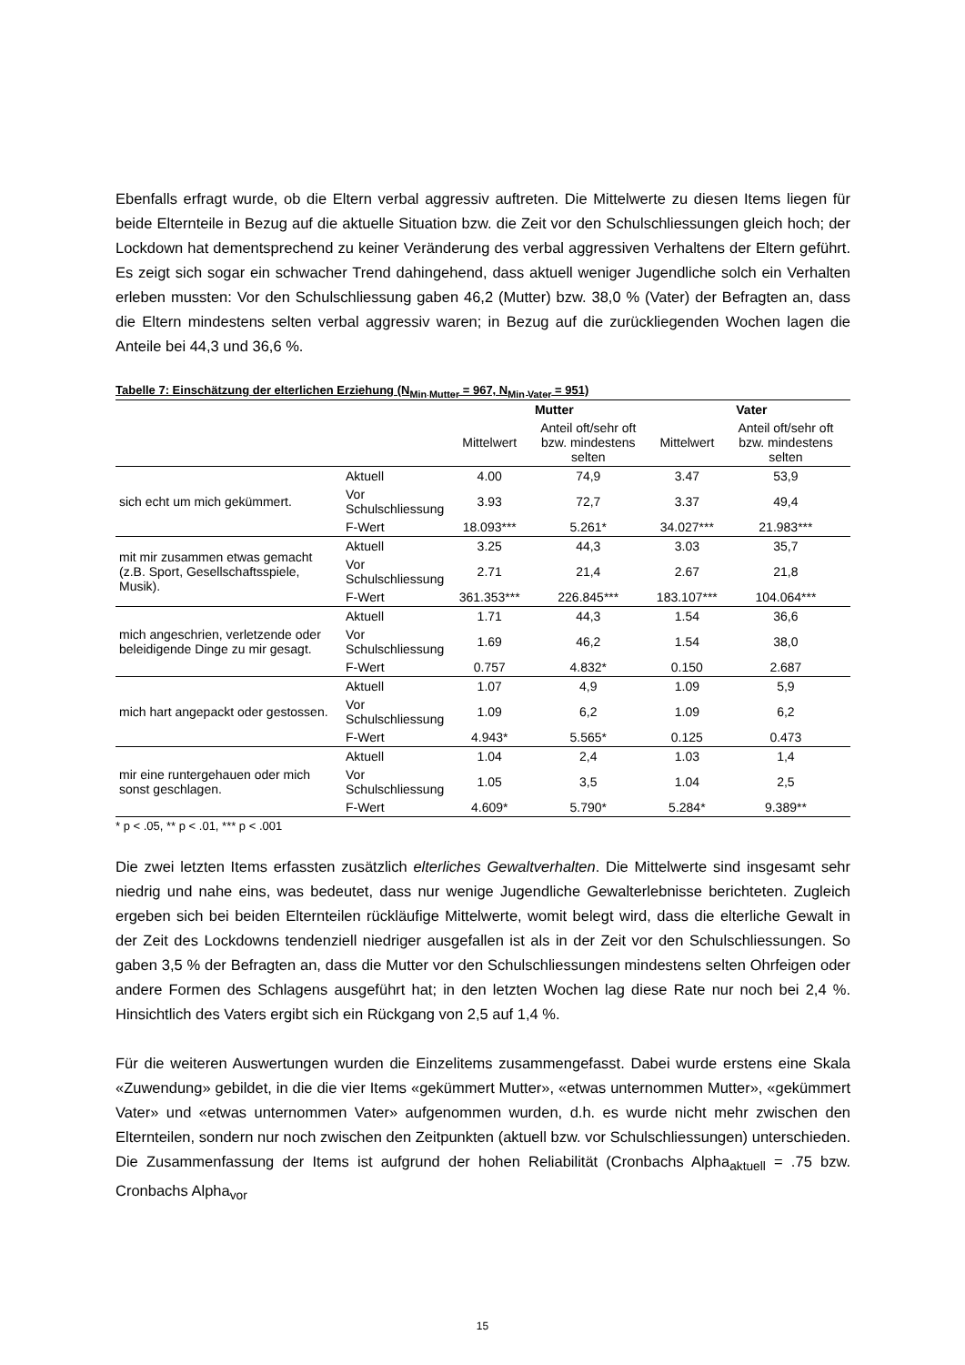Ebenfalls erfragt wurde, ob die Eltern verbal aggressiv auftreten. Die Mittelwerte zu diesen Items liegen für beide Elternteile in Bezug auf die aktuelle Situation bzw. die Zeit vor den Schulschliessungen gleich hoch; der Lockdown hat dementsprechend zu keiner Veränderung des verbal aggressiven Verhaltens der Eltern geführt. Es zeigt sich sogar ein schwacher Trend dahingehend, dass aktuell weniger Jugendliche solch ein Verhalten erleben mussten: Vor den Schulschliessung gaben 46,2 (Mutter) bzw. 38,0 % (Vater) der Befragten an, dass die Eltern mindestens selten verbal aggressiv waren; in Bezug auf die zurückliegenden Wochen lagen die Anteile bei 44,3 und 36,6 %.
Tabelle 7: Einschätzung der elterlichen Erziehung (N<sub>Min Mutter</sub> = 967, N<sub>Min Vater</sub> = 951)
| | | Mutter | | Vater | |
| --- | --- | --- | --- | --- | --- |
| | | Mittelwert | Anteil oft/sehr oft bzw. mindestens selten | Mittelwert | Anteil oft/sehr oft bzw. mindestens selten |
| sich echt um mich gekümmert. | Aktuell | 4.00 | 74,9 | 3.47 | 53,9 |
| | Vor Schulschliessung | 3.93 | 72,7 | 3.37 | 49,4 |
| | F-Wert | 18.093*** | 5.261* | 34.027*** | 21.983*** |
| mit mir zusammen etwas gemacht (z.B. Sport, Gesellschaftsspiele, Musik). | Aktuell | 3.25 | 44,3 | 3.03 | 35,7 |
| | Vor Schulschliessung | 2.71 | 21,4 | 2.67 | 21,8 |
| | F-Wert | 361.353*** | 226.845*** | 183.107*** | 104.064*** |
| mich angeschrien, verletzende oder beleidigende Dinge zu mir gesagt. | Aktuell | 1.71 | 44,3 | 1.54 | 36,6 |
| | Vor Schulschliessung | 1.69 | 46,2 | 1.54 | 38,0 |
| | F-Wert | 0.757 | 4.832* | 0.150 | 2.687 |
| mich hart angepackt oder gestossen. | Aktuell | 1.07 | 4,9 | 1.09 | 5,9 |
| | Vor Schulschliessung | 1.09 | 6,2 | 1.09 | 6,2 |
| | F-Wert | 4.943* | 5.565* | 0.125 | 0.473 |
| mir eine runtergehauen oder mich sonst geschlagen. | Aktuell | 1.04 | 2,4 | 1.03 | 1,4 |
| | Vor Schulschliessung | 1.05 | 3,5 | 1.04 | 2,5 |
| | F-Wert | 4.609* | 5.790* | 5.284* | 9.389** |
* p < .05, ** p < .01, *** p < .001
Die zwei letzten Items erfassten zusätzlich elterliches Gewaltverhalten. Die Mittelwerte sind insgesamt sehr niedrig und nahe eins, was bedeutet, dass nur wenige Jugendliche Gewalterlebnisse berichteten. Zugleich ergeben sich bei beiden Elternteilen rückläufige Mittelwerte, womit belegt wird, dass die elterliche Gewalt in der Zeit des Lockdowns tendenziell niedriger ausgefallen ist als in der Zeit vor den Schulschliessungen. So gaben 3,5 % der Befragten an, dass die Mutter vor den Schulschliessungen mindestens selten Ohrfeigen oder andere Formen des Schlagens ausgeführt hat; in den letzten Wochen lag diese Rate nur noch bei 2,4 %. Hinsichtlich des Vaters ergibt sich ein Rückgang von 2,5 auf 1,4 %.
Für die weiteren Auswertungen wurden die Einzelitems zusammengefasst. Dabei wurde erstens eine Skala «Zuwendung» gebildet, in die die vier Items «gekümmert Mutter», «etwas unternommen Mutter», «gekümmert Vater» und «etwas unternommen Vater» aufgenommen wurden, d.h. es wurde nicht mehr zwischen den Elternteilen, sondern nur noch zwischen den Zeitpunkten (aktuell bzw. vor Schulschliessungen) unterschieden. Die Zusammenfassung der Items ist aufgrund der hohen Reliabilität (Cronbachs Alpha<sub>aktuell</sub> = .75 bzw. Cronbachs Alpha<sub>vor</sub>
15